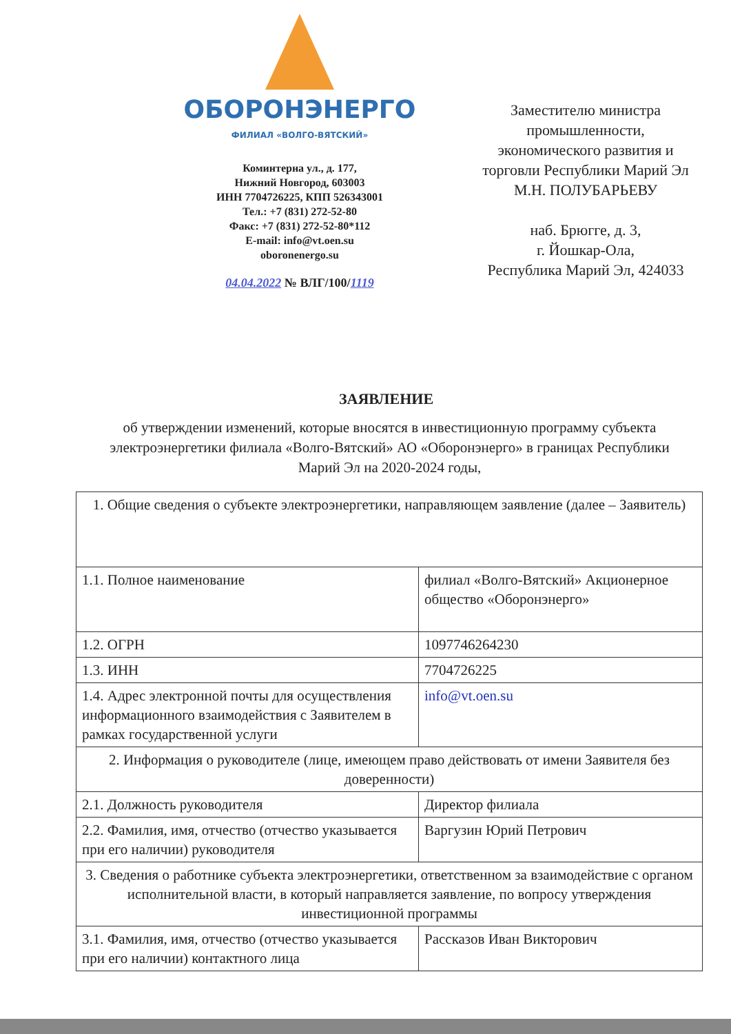ОБОРОНЭНЕРГО
ФИЛИАЛ «ВОЛГО-ВЯТСКИЙ»
Коминтерна ул., д. 177,
Нижний Новгород, 603003
ИНН 7704726225, КПП 526343001
Тел.: +7 (831) 272-52-80
Факс: +7 (831) 272-52-80*112
E-mail: info@vt.oen.su
oboronenergo.su
04.04.2022 № ВЛГ/100/1119
Заместителю министра промышленности, экономического развития и торговли Республики Марий Эл
М.Н. ПОЛУБАРЬЕВУ
наб. Брюгге, д. 3,
г. Йошкар-Ола,
Республика Марий Эл, 424033
ЗАЯВЛЕНИЕ
об утверждении изменений, которые вносятся в инвестиционную программу субъекта электроэнергетики филиала «Волго-Вятский» АО «Оборонэнерго» в границах Республики Марий Эл на 2020-2024 годы,
| 1. Общие сведения о субъекте электроэнергетики, направляющем заявление (далее – Заявитель) | |
| 1.1. Полное наименование | филиал «Волго-Вятский» Акционерное общество «Оборонэнерго» |
| 1.2. ОГРН | 1097746264230 |
| 1.3. ИНН | 7704726225 |
| 1.4. Адрес электронной почты для осуществления информационного взаимодействия с Заявителем в рамках государственной услуги | info@vt.oen.su |
| 2. Информация о руководителе (лице, имеющем право действовать от имени Заявителя без доверенности) | |
| 2.1. Должность руководителя | Директор филиала |
| 2.2. Фамилия, имя, отчество (отчество указывается при его наличии) руководителя | Варгузин Юрий Петрович |
| 3. Сведения о работнике субъекта электроэнергетики, ответственном за взаимодействие с органом исполнительной власти, в который направляется заявление, по вопросу утверждения инвестиционной программы | |
| 3.1. Фамилия, имя, отчество (отчество указывается при его наличии) контактного лица | Рассказов Иван Викторович |